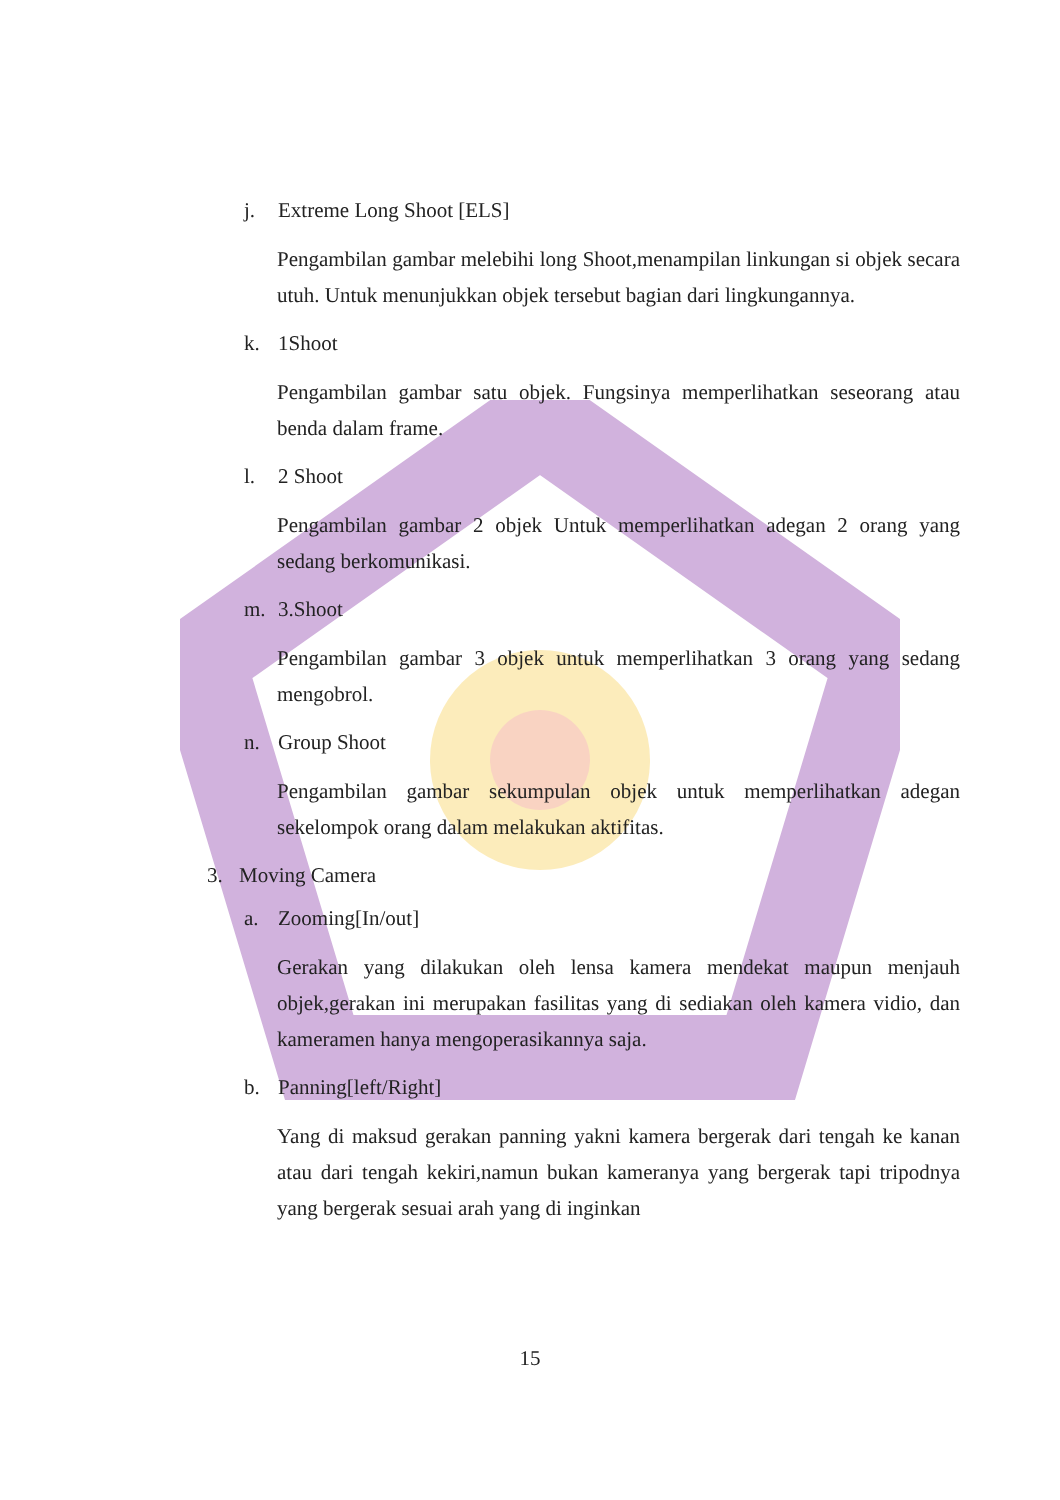j. Extreme Long Shoot [ELS]
Pengambilan gambar melebihi long Shoot,menampilan linkungan si objek secara utuh. Untuk menunjukkan objek tersebut bagian dari lingkungannya.
k. 1Shoot
Pengambilan gambar satu objek. Fungsinya memperlihatkan seseorang atau benda dalam frame.
l. 2 Shoot
Pengambilan gambar 2 objek Untuk memperlihatkan adegan 2 orang yang sedang berkomunikasi.
m. 3.Shoot
Pengambilan gambar 3 objek untuk memperlihatkan 3 orang yang sedang mengobrol.
n. Group Shoot
Pengambilan gambar sekumpulan objek untuk memperlihatkan adegan sekelompok orang dalam melakukan aktifitas.
3. Moving Camera
a. Zooming[In/out]
Gerakan yang dilakukan oleh lensa kamera mendekat maupun menjauh objek,gerakan ini merupakan fasilitas yang di sediakan oleh kamera vidio, dan kameramen hanya mengoperasikannya saja.
b. Panning[left/Right]
Yang di maksud gerakan panning yakni kamera bergerak dari tengah ke kanan atau dari tengah kekiri,namun bukan kameranya yang bergerak tapi tripodnya yang bergerak sesuai arah yang di inginkan
15